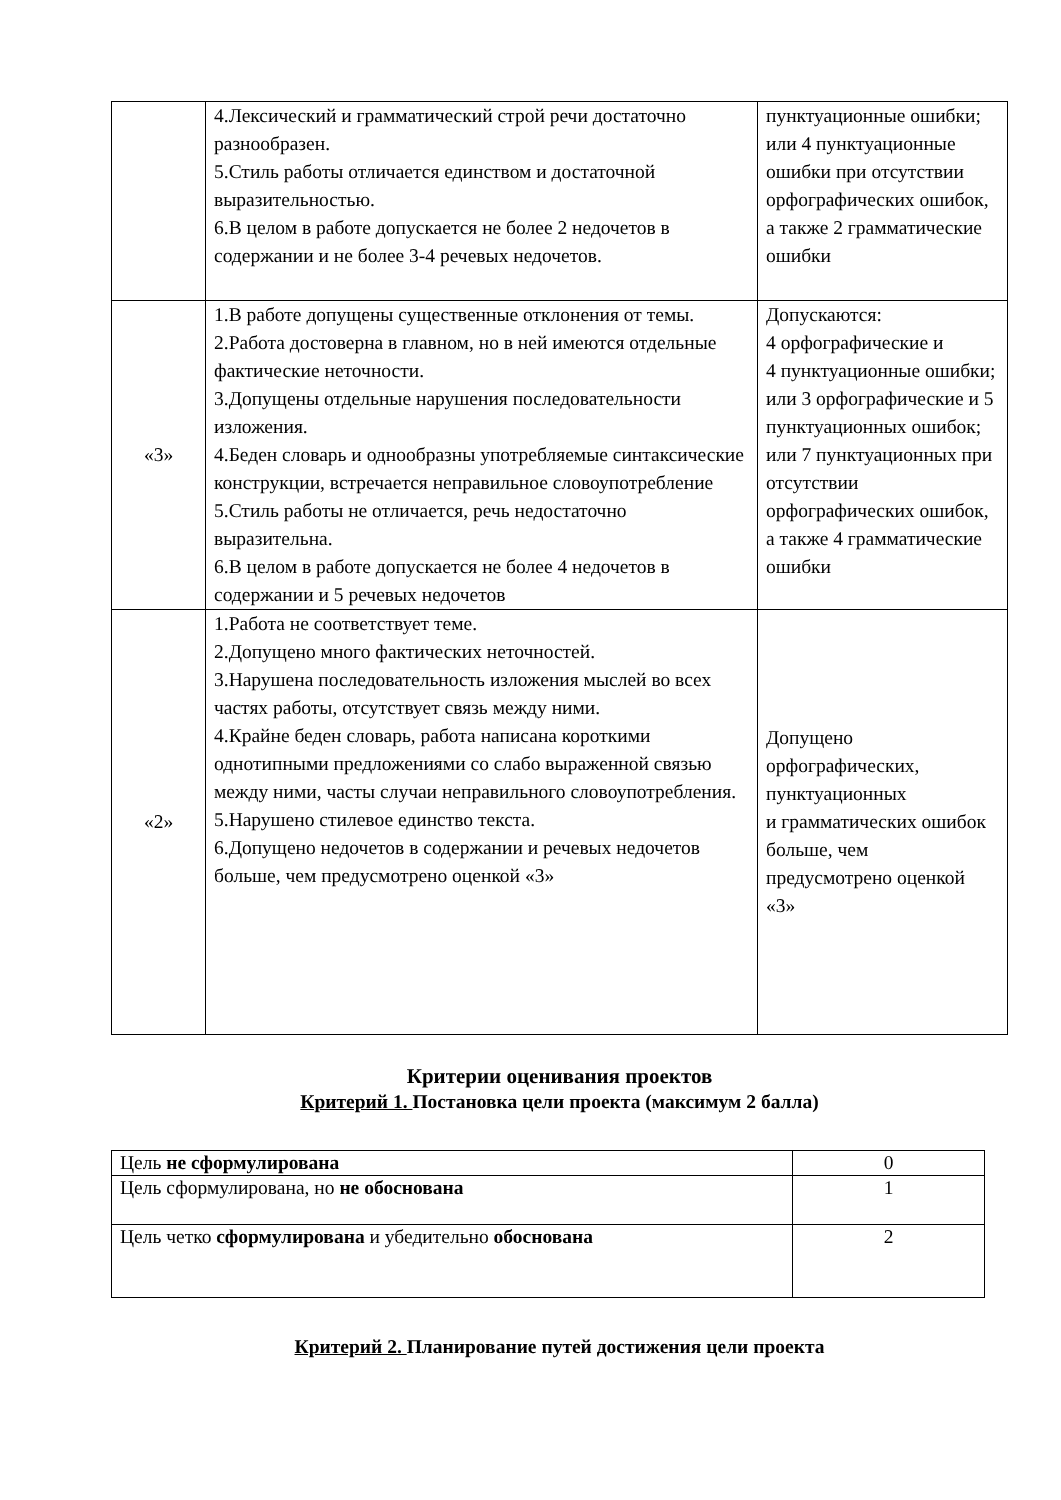| | 4.Лексический и грамматический строй речи достаточно разнообразен. 5.Стиль работы отличается единством и достаточной выразительностью. 6.В целом в работе допускается не более 2 недочетов в содержании и не более 3-4 речевых недочетов. | пунктуационные ошибки; или 4 пунктуационные ошибки при отсутствии орфографических ошибок, а также 2 грамматические ошибки |
| «3» | 1.В работе допущены существенные отклонения от темы. 2.Работа достоверна в главном, но в ней имеются отдельные фактические неточности. 3.Допущены отдельные нарушения последовательности изложения. 4.Беден словарь и однообразны употребляемые синтаксические конструкции, встречается неправильное словоупотребление 5.Стиль работы не отличается, речь недостаточно выразительна. 6.В целом в работе допускается не более 4 недочетов в содержании и 5 речевых недочетов | Допускаются: 4 орфографические и 4 пунктуационные ошибки; или 3 орфографические и 5 пунктуационных ошибок; или 7 пунктуационных при отсутствии орфографических ошибок, а также 4 грамматические ошибки |
| «2» | 1.Работа не соответствует теме. 2.Допущено много фактических неточностей. 3.Нарушена последовательность изложения мыслей во всех частях работы, отсутствует связь между ними. 4.Крайне беден словарь, работа написана короткими однотипными предложениями со слабо выраженной связью между ними, часты случаи неправильного словоупотребления. 5.Нарушено стилевое единство текста. 6.Допущено недочетов в содержании и речевых недочетов больше, чем предусмотрено оценкой «3» | Допущено орфографических, пунктуационных и грамматических ошибок больше, чем предусмотрено оценкой «3» |
Критерии оценивания проектов
Критерий 1. Постановка цели проекта (максимум 2 балла)
| Цель не сформулирована | 0 |
| Цель сформулирована, но не обоснована | 1 |
| Цель четко сформулирована и убедительно обоснована | 2 |
Критерий 2. Планирование путей достижения цели проекта